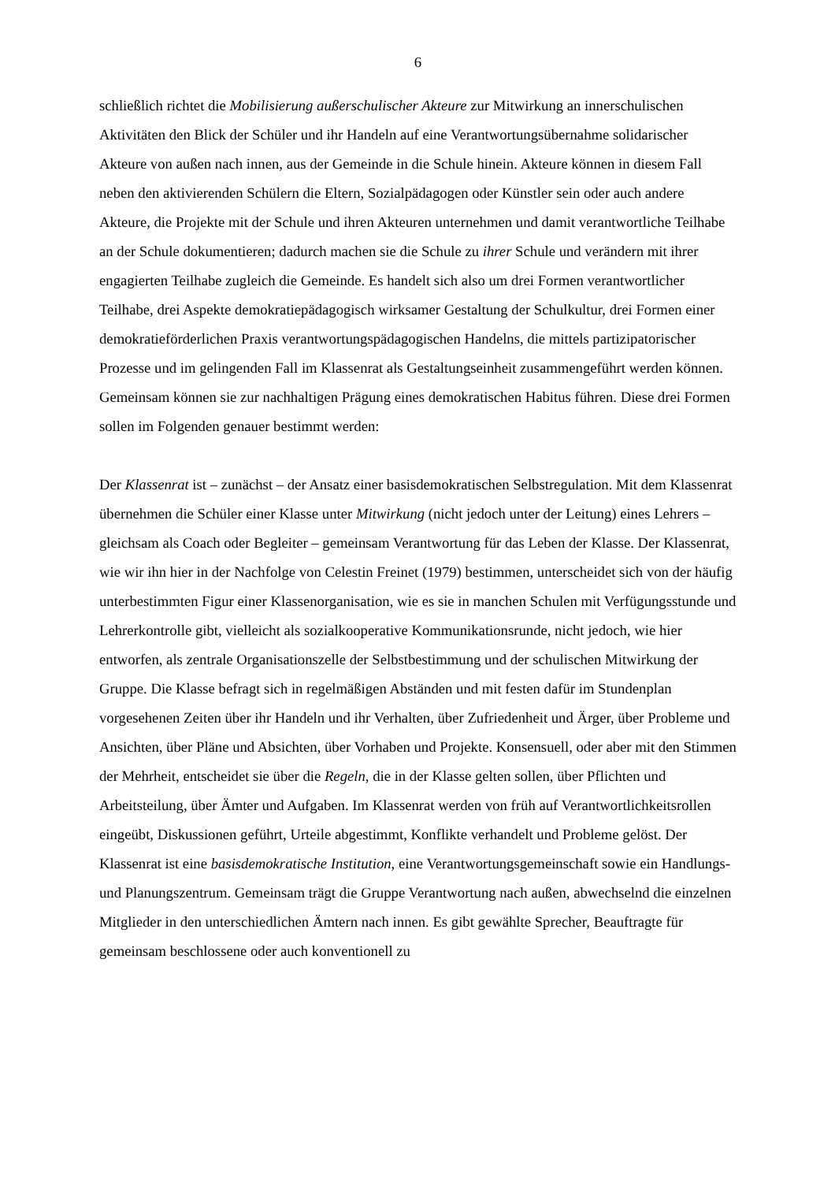6
schließlich richtet die Mobilisierung außerschulischer Akteure zur Mitwirkung an innerschulischen Aktivitäten den Blick der Schüler und ihr Handeln auf eine Verantwortungsübernahme solidarischer Akteure von außen nach innen, aus der Gemeinde in die Schule hinein. Akteure können in diesem Fall neben den aktivierenden Schülern die Eltern, Sozialpädagogen oder Künstler sein oder auch andere Akteure, die Projekte mit der Schule und ihren Akteuren unternehmen und damit verantwortliche Teilhabe an der Schule dokumentieren; dadurch machen sie die Schule zu ihrer Schule und verändern mit ihrer engagierten Teilhabe zugleich die Gemeinde. Es handelt sich also um drei Formen verantwortlicher Teilhabe, drei Aspekte demokratiepädagogisch wirksamer Gestaltung der Schulkultur, drei Formen einer demokratieförderlichen Praxis verantwortungspädagogischen Handelns, die mittels partizipatorischer Prozesse und im gelingenden Fall im Klassenrat als Gestaltungseinheit zusammengeführt werden können. Gemeinsam können sie zur nachhaltigen Prägung eines demokratischen Habitus führen. Diese drei Formen sollen im Folgenden genauer bestimmt werden:
Der Klassenrat ist – zunächst – der Ansatz einer basisdemokratischen Selbstregulation. Mit dem Klassenrat übernehmen die Schüler einer Klasse unter Mitwirkung (nicht jedoch unter der Leitung) eines Lehrers – gleichsam als Coach oder Begleiter – gemeinsam Verantwortung für das Leben der Klasse. Der Klassenrat, wie wir ihn hier in der Nachfolge von Celestin Freinet (1979) bestimmen, unterscheidet sich von der häufig unterbestimmten Figur einer Klassenorganisation, wie es sie in manchen Schulen mit Verfügungsstunde und Lehrerkontrolle gibt, vielleicht als sozialkooperative Kommunikationsrunde, nicht jedoch, wie hier entworfen, als zentrale Organisationszelle der Selbstbestimmung und der schulischen Mitwirkung der Gruppe. Die Klasse befragt sich in regelmäßigen Abständen und mit festen dafür im Stundenplan vorgesehenen Zeiten über ihr Handeln und ihr Verhalten, über Zufriedenheit und Ärger, über Probleme und Ansichten, über Pläne und Absichten, über Vorhaben und Projekte. Konsensuell, oder aber mit den Stimmen der Mehrheit, entscheidet sie über die Regeln, die in der Klasse gelten sollen, über Pflichten und Arbeitsteilung, über Ämter und Aufgaben. Im Klassenrat werden von früh auf Verantwortlichkeitsrollen eingeübt, Diskussionen geführt, Urteile abgestimmt, Konflikte verhandelt und Probleme gelöst. Der Klassenrat ist eine basisdemokratische Institution, eine Verantwortungsgemeinschaft sowie ein Handlungs- und Planungszentrum. Gemeinsam trägt die Gruppe Verantwortung nach außen, abwechselnd die einzelnen Mitglieder in den unterschiedlichen Ämtern nach innen. Es gibt gewählte Sprecher, Beauftragte für gemeinsam beschlossene oder auch konventionell zu